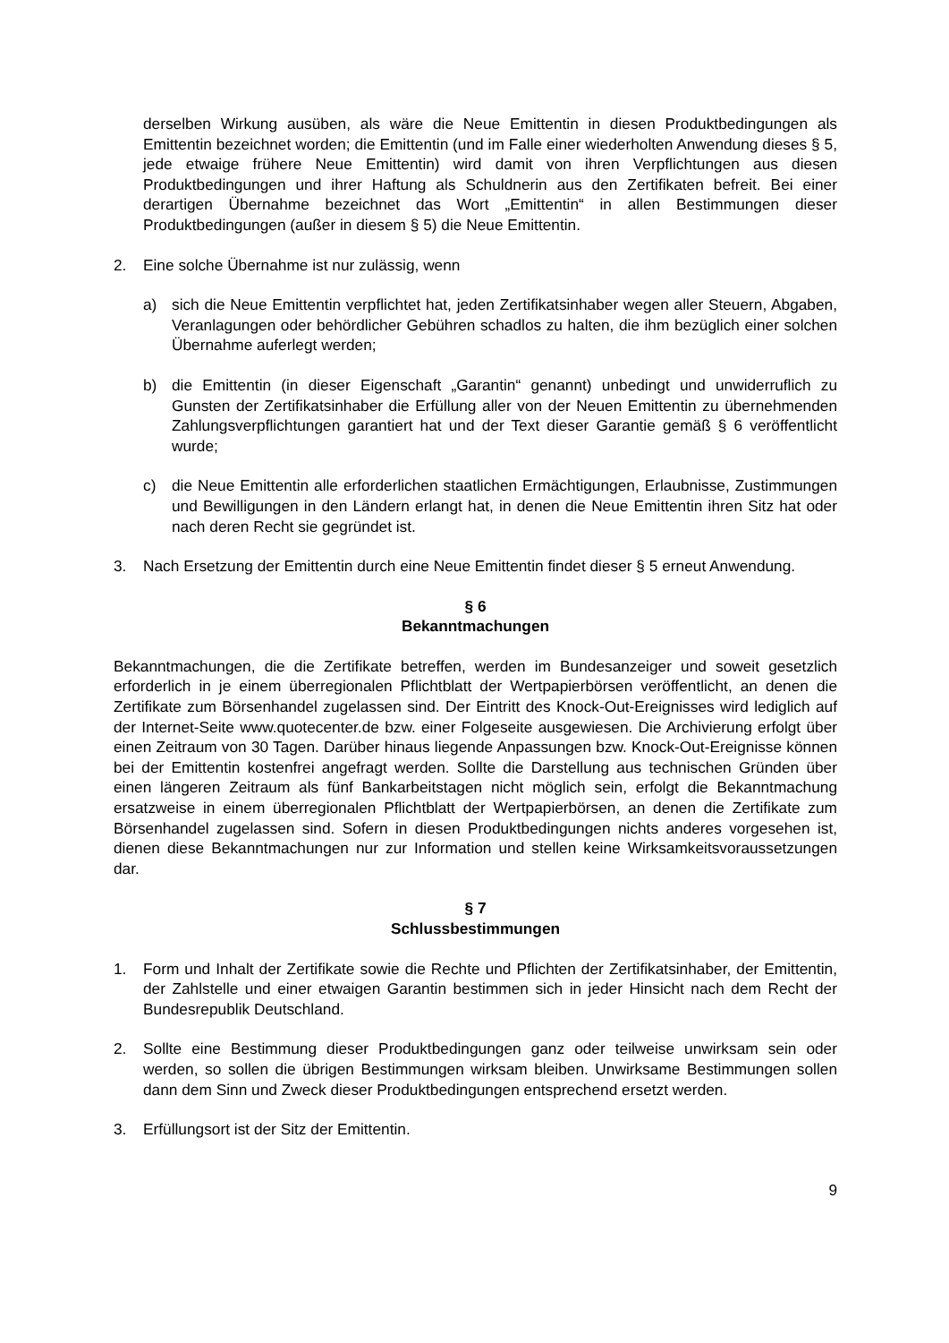derselben Wirkung ausüben, als wäre die Neue Emittentin in diesen Produktbedingungen als Emittentin bezeichnet worden; die Emittentin (und im Falle einer wiederholten Anwendung dieses § 5, jede etwaige frühere Neue Emittentin) wird damit von ihren Verpflichtungen aus diesen Produktbedingungen und ihrer Haftung als Schuldnerin aus den Zertifikaten befreit. Bei einer derartigen Übernahme bezeichnet das Wort „Emittentin“ in allen Bestimmungen dieser Produktbedingungen (außer in diesem § 5) die Neue Emittentin.
2. Eine solche Übernahme ist nur zulässig, wenn
a) sich die Neue Emittentin verpflichtet hat, jeden Zertifikatsinhaber wegen aller Steuern, Abgaben, Veranlagungen oder behördlicher Gebühren schadlos zu halten, die ihm bezüglich einer solchen Übernahme auferlegt werden;
b) die Emittentin (in dieser Eigenschaft „Garantin“ genannt) unbedingt und unwiderruflich zu Gunsten der Zertifikatsinhaber die Erfüllung aller von der Neuen Emittentin zu übernehmenden Zahlungsverpflichtungen garantiert hat und der Text dieser Garantie gemäß § 6 veröffentlicht wurde;
c) die Neue Emittentin alle erforderlichen staatlichen Ermächtigungen, Erlaubnisse, Zustimmungen und Bewilligungen in den Ländern erlangt hat, in denen die Neue Emittentin ihren Sitz hat oder nach deren Recht sie gegründet ist.
3. Nach Ersetzung der Emittentin durch eine Neue Emittentin findet dieser § 5 erneut Anwendung.
§ 6
Bekanntmachungen
Bekanntmachungen, die die Zertifikate betreffen, werden im Bundesanzeiger und soweit gesetzlich erforderlich in je einem überregionalen Pflichtblatt der Wertpapierbörsen veröffentlicht, an denen die Zertifikate zum Börsenhandel zugelassen sind. Der Eintritt des Knock-Out-Ereignisses wird lediglich auf der Internet-Seite www.quotecenter.de bzw. einer Folgeseite ausgewiesen. Die Archivierung erfolgt über einen Zeitraum von 30 Tagen. Darüber hinaus liegende Anpassungen bzw. Knock-Out-Ereignisse können bei der Emittentin kostenfrei angefragt werden. Sollte die Darstellung aus technischen Gründen über einen längeren Zeitraum als fünf Bankarbeitstagen nicht möglich sein, erfolgt die Bekanntmachung ersatzweise in einem überregionalen Pflichtblatt der Wertpapierbörsen, an denen die Zertifikate zum Börsenhandel zugelassen sind. Sofern in diesen Produktbedingungen nichts anderes vorgesehen ist, dienen diese Bekanntmachungen nur zur Information und stellen keine Wirksamkeitsvoraussetzungen dar.
§ 7
Schlussbestimmungen
1. Form und Inhalt der Zertifikate sowie die Rechte und Pflichten der Zertifikatsinhaber, der Emittentin, der Zahlstelle und einer etwaigen Garantin bestimmen sich in jeder Hinsicht nach dem Recht der Bundesrepublik Deutschland.
2. Sollte eine Bestimmung dieser Produktbedingungen ganz oder teilweise unwirksam sein oder werden, so sollen die übrigen Bestimmungen wirksam bleiben. Unwirksame Bestimmungen sollen dann dem Sinn und Zweck dieser Produktbedingungen entsprechend ersetzt werden.
3. Erfüllungsort ist der Sitz der Emittentin.
9